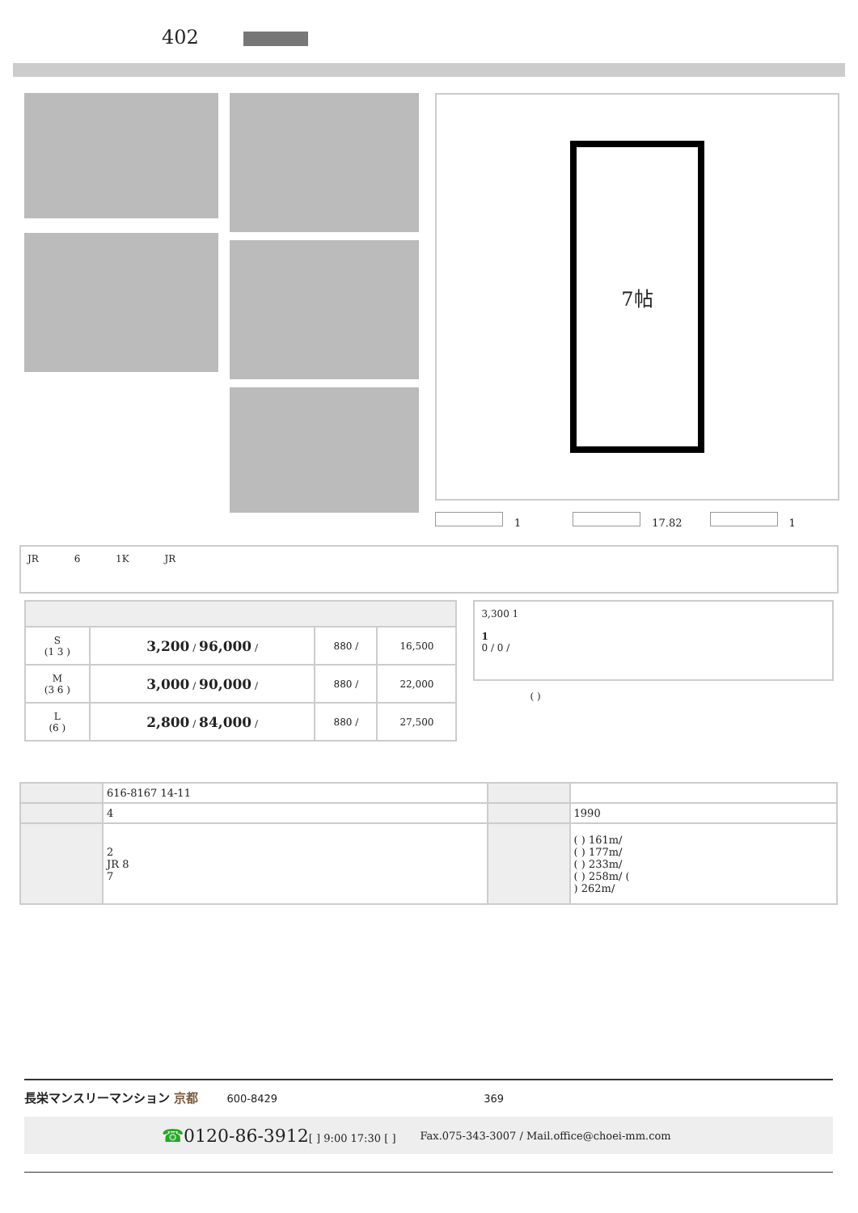402
7帖
1 17.82 1
JR 6 1K JR
| S (1 3 ) | 3,200 / 96,000 / | 880 / | 16,500 |
| M (3 6 ) | 3,000 / 90,000 / | 880 / | 22,000 |
| L (6 ) | 2,800 / 84,000 / | 880 / | 27,500 |
3,300 1
1
0 / 0 /
( )
| | 616-8167 14-11 | | |
| | 4 | | 1990 |
| | 2 JR 8 7 | | ( ) 161m/ ( ) 177m/ ( ) 233m/ ( ) 258m/ ( ) 262m/ |
長栄マンスリーマンション 京都 600-8429 369
☎0120-86-3912[ ] 9:00 17:30 [ ] Fax.075-343-3007 / Mail.office@choei-mm.com